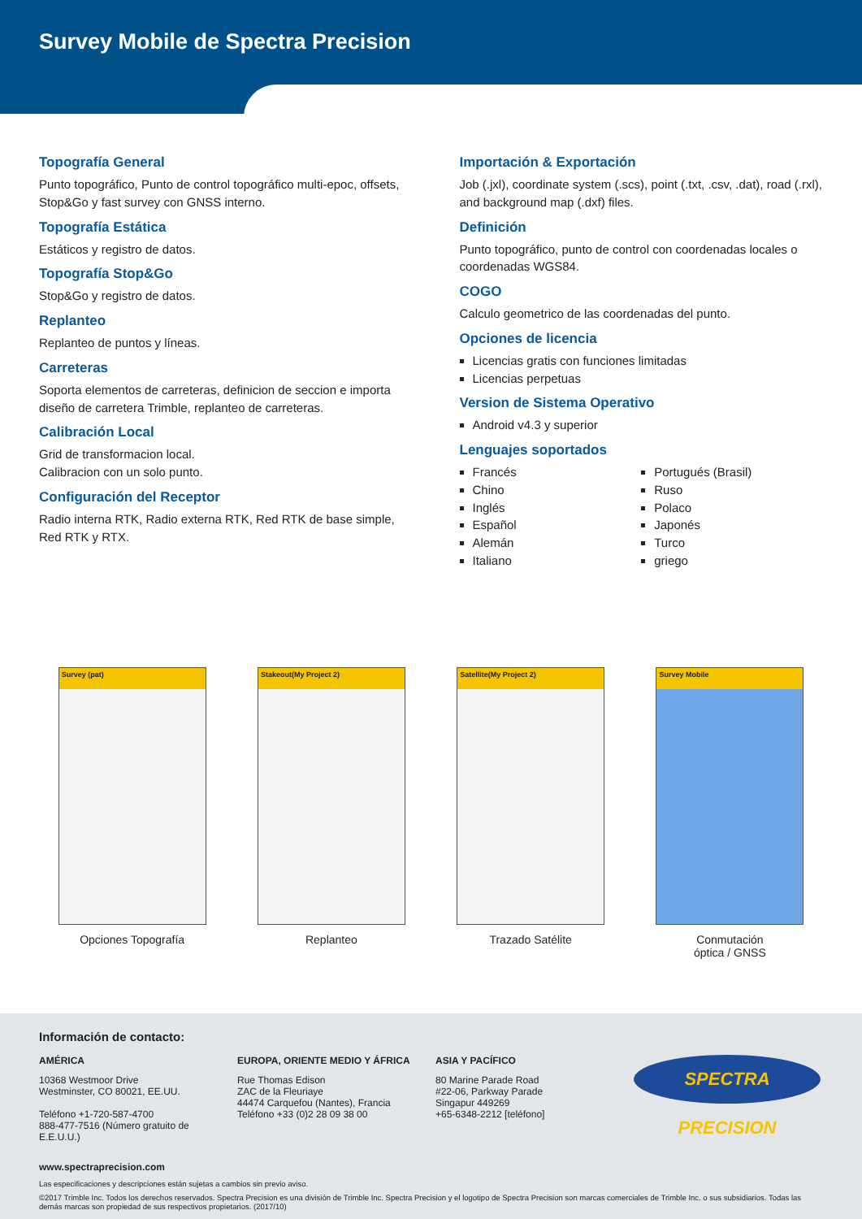Survey Mobile de Spectra Precision
Topografía General
Punto topográfico, Punto de control topográfico multi-epoc, offsets, Stop&Go y fast survey con GNSS interno.
Topografía Estática
Estáticos y registro de datos.
Topografía Stop&Go
Stop&Go y registro de datos.
Replanteo
Replanteo de puntos y líneas.
Carreteras
Soporta elementos de carreteras, definicion de seccion e importa diseño de carretera Trimble, replanteo de carreteras.
Calibración Local
Grid de transformacion local.
Calibracion con un solo punto.
Configuración del Receptor
Radio interna RTK, Radio externa RTK, Red RTK de base simple, Red RTK y RTX.
Importación & Exportación
Job (.jxl), coordinate system (.scs), point (.txt, .csv, .dat), road (.rxl), and background map (.dxf) files.
Definición
Punto topográfico, punto de control con coordenadas locales o coordenadas WGS84.
COGO
Calculo geometrico de las coordenadas del punto.
Opciones de licencia
Licencias gratis con funciones limitadas
Licencias perpetuas
Version de Sistema Operativo
Android v4.3 y superior
Lenguajes soportados
Francés
Chino
Inglés
Español
Alemán
Italiano
Portugués (Brasil)
Ruso
Polaco
Japonés
Turco
griego
Survey (pat)
Opciones Topografía
Stakeout(My Project 2)
Replanteo
Satellite(My Project 2)
Trazado Satélite
Survey Mobile
Conmutación
óptica / GNSS
Información de contacto:
AMÉRICA
10368 Westmoor Drive
Westminster, CO 80021, EE.UU.
Teléfono +1-720-587-4700
888-477-7516 (Número gratuito de E.E.U.U.)
EUROPA, ORIENTE MEDIO Y ÁFRICA
Rue Thomas Edison
ZAC de la Fleuriaye
44474 Carquefou (Nantes), Francia
Teléfono +33 (0)2 28 09 38 00
ASIA Y PACÍFICO
80 Marine Parade Road
#22-06, Parkway Parade
Singapur 449269
+65-6348-2212 [teléfono]
SPECTRA PRECISION
www.spectraprecision.com
Las especificaciones y descripciones están sujetas a cambios sin previo aviso.
©2017 Trimble Inc. Todos los derechos reservados. Spectra Precision es una división de Trimble Inc. Spectra Precision y el logotipo de Spectra Precision son marcas comerciales de Trimble Inc. o sus subsidiarios. Todas las demás marcas son propiedad de sus respectivos propietarios. (2017/10)